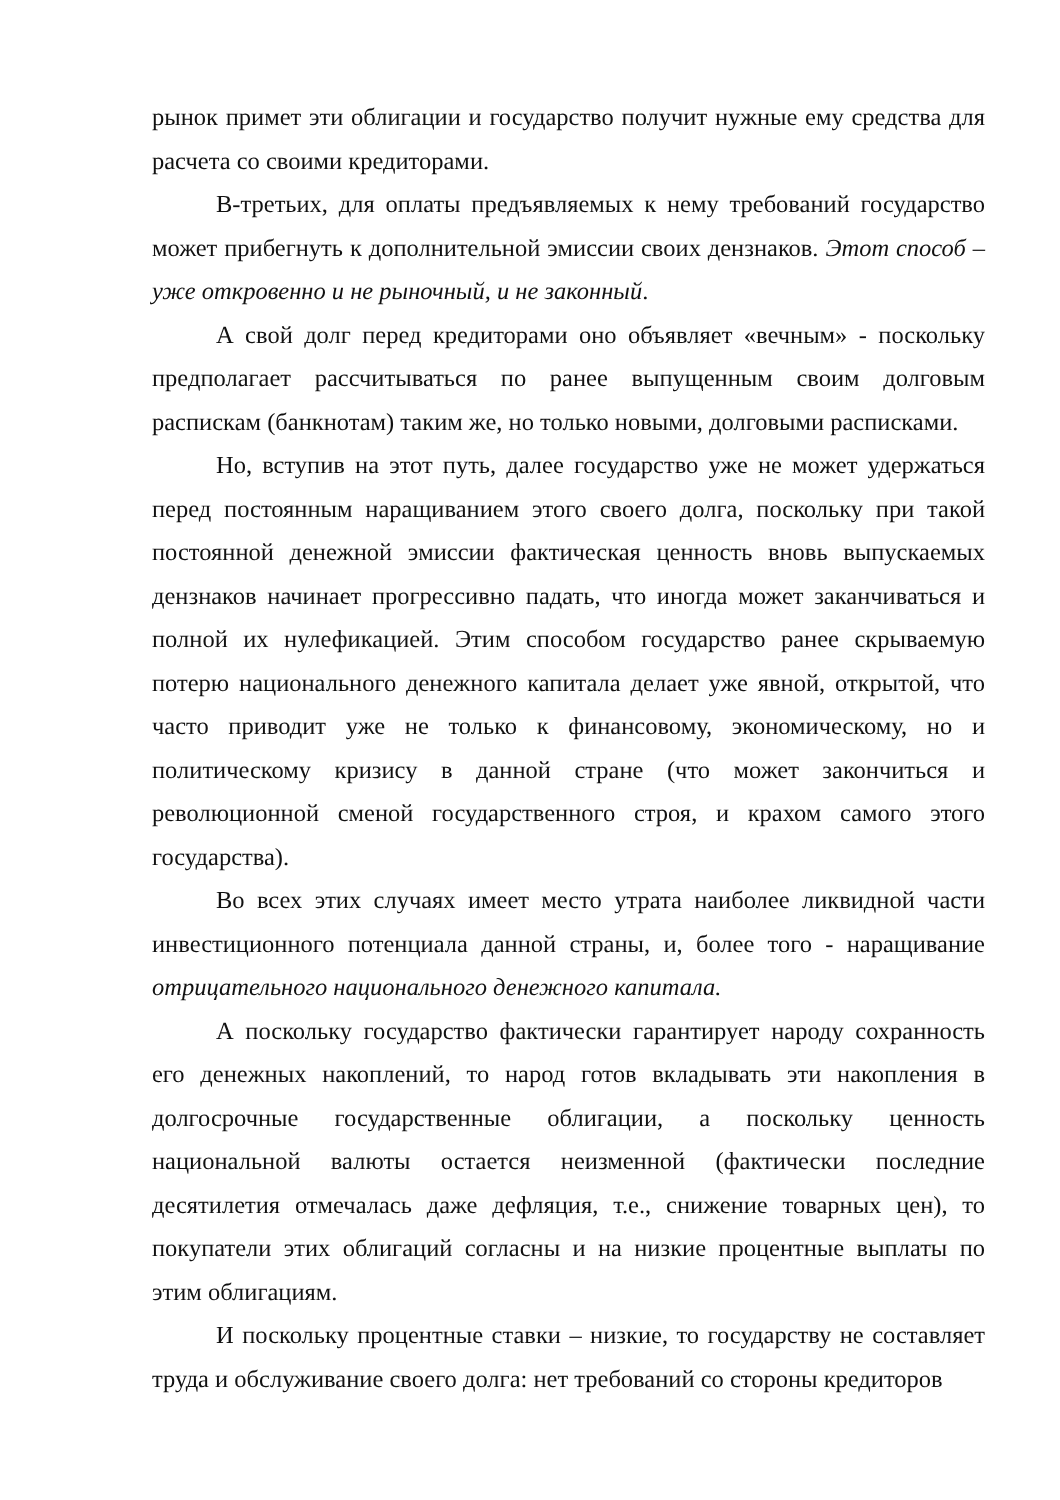рынок примет эти облигации и государство получит нужные ему средства для расчета со своими кредиторами.
В-третьих, для оплаты предъявляемых к нему требований государство может прибегнуть к дополнительной эмиссии своих дензнаков. Этот способ – уже откровенно и не рыночный, и не законный.
А свой долг перед кредиторами оно объявляет «вечным» - поскольку предполагает рассчитываться по ранее выпущенным своим долговым распискам (банкнотам) таким же, но только новыми, долговыми расписками.
Но, вступив на этот путь, далее государство уже не может удержаться перед постоянным наращиванием этого своего долга, поскольку при такой постоянной денежной эмиссии фактическая ценность вновь выпускаемых дензнаков начинает прогрессивно падать, что иногда может заканчиваться и полной их нулефикацией. Этим способом государство ранее скрываемую потерю национального денежного капитала делает уже явной, открытой, что часто приводит уже не только к финансовому, экономическому, но и политическому кризису в данной стране (что может закончиться и революционной сменой государственного строя, и крахом самого этого государства).
Во всех этих случаях имеет место утрата наиболее ликвидной части инвестиционного потенциала данной страны, и, более того - наращивание отрицательного национального денежного капитала.
А поскольку государство фактически гарантирует народу сохранность его денежных накоплений, то народ готов вкладывать эти накопления в долгосрочные государственные облигации, а поскольку ценность национальной валюты остается неизменной (фактически последние десятилетия отмечалась даже дефляция, т.е., снижение товарных цен), то покупатели этих облигаций согласны и на низкие процентные выплаты по этим облигациям.
И поскольку процентные ставки – низкие, то государству не составляет труда и обслуживание своего долга: нет требований со стороны кредиторов